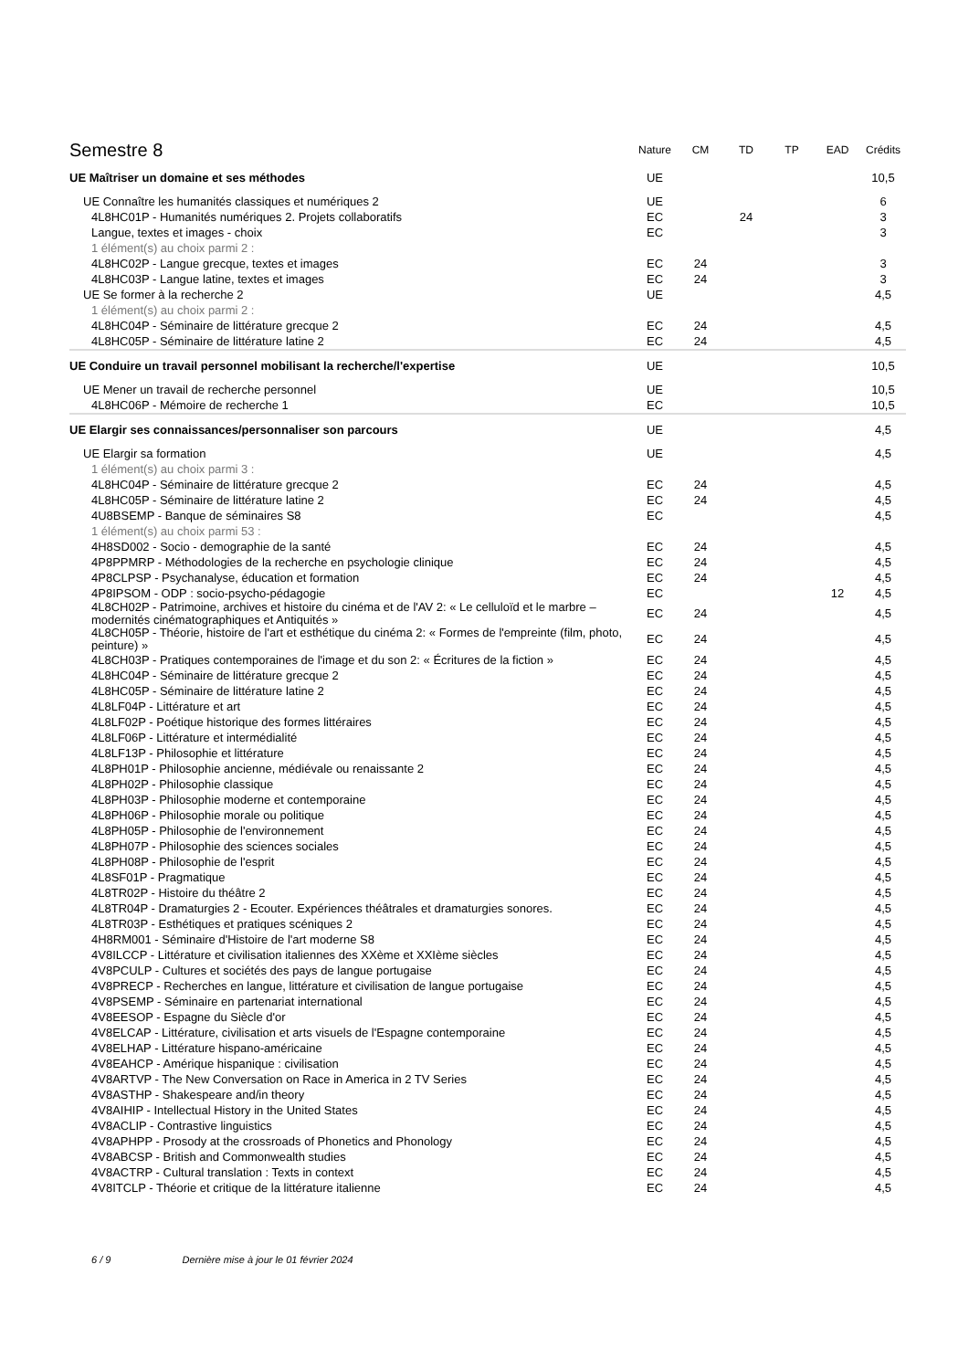| Semestre 8 | Nature | CM | TD | TP | EAD | Crédits |
| --- | --- | --- | --- | --- | --- | --- |
| UE Maîtriser un domaine et ses méthodes | UE | | | | | 10,5 |
| UE Connaître les humanités classiques et numériques 2 | UE | | | | | 6 |
| 4L8HC01P - Humanités numériques 2. Projets collaboratifs | EC | | 24 | | | 3 |
| Langue, textes et images - choix | EC | | | | | 3 |
| 1 élément(s) au choix parmi 2 : | | | | | | |
| 4L8HC02P - Langue grecque, textes et images | EC | 24 | | | | 3 |
| 4L8HC03P - Langue latine, textes et images | EC | 24 | | | | 3 |
| UE Se former à la recherche 2 | UE | | | | | 4,5 |
| 1 élément(s) au choix parmi 2 : | | | | | | |
| 4L8HC04P - Séminaire de littérature grecque 2 | EC | 24 | | | | 4,5 |
| 4L8HC05P - Séminaire de littérature latine 2 | EC | 24 | | | | 4,5 |
| UE Conduire un travail personnel mobilisant la recherche/l'expertise | UE | | | | | 10,5 |
| UE Mener un travail de recherche personnel | UE | | | | | 10,5 |
| 4L8HC06P - Mémoire de recherche 1 | EC | | | | | 10,5 |
| UE Elargir ses connaissances/personnaliser son parcours | UE | | | | | 4,5 |
| UE Elargir sa formation | UE | | | | | 4,5 |
| 1 élément(s) au choix parmi 3 : | | | | | | |
| 4L8HC04P - Séminaire de littérature grecque 2 | EC | 24 | | | | 4,5 |
| 4L8HC05P - Séminaire de littérature latine 2 | EC | 24 | | | | 4,5 |
| 4U8BSEMP - Banque de séminaires S8 | EC | | | | | 4,5 |
| 1 élément(s) au choix parmi 53 : | | | | | | |
| 4H8SD002 - Socio - demographie de la santé | EC | 24 | | | | 4,5 |
| 4P8PPMRP - Méthodologies de la recherche en psychologie clinique | EC | 24 | | | | 4,5 |
| 4P8CLPSP - Psychanalyse, éducation et formation | EC | 24 | | | | 4,5 |
| 4P8IPSOM - ODP : socio-psycho-pédagogie | EC | | | | 12 | 4,5 |
| 4L8CH02P - Patrimoine, archives et histoire du cinéma et de l'AV 2: « Le celluloïd et le marbre – modernités cinématographiques et Antiquités » | EC | 24 | | | | 4,5 |
| 4L8CH05P - Théorie, histoire de l'art et esthétique du cinéma 2: « Formes de l'empreinte (film, photo, peinture) » | EC | 24 | | | | 4,5 |
| 4L8CH03P - Pratiques contemporaines de l'image et du son 2: « Écritures de la fiction » | EC | 24 | | | | 4,5 |
| 4L8HC04P - Séminaire de littérature grecque 2 | EC | 24 | | | | 4,5 |
| 4L8HC05P - Séminaire de littérature latine 2 | EC | 24 | | | | 4,5 |
| 4L8LF04P - Littérature et art | EC | 24 | | | | 4,5 |
| 4L8LF02P - Poétique historique des formes littéraires | EC | 24 | | | | 4,5 |
| 4L8LF06P - Littérature et intermédialité | EC | 24 | | | | 4,5 |
| 4L8LF13P - Philosophie et littérature | EC | 24 | | | | 4,5 |
| 4L8PH01P - Philosophie ancienne, médiévale ou renaissante 2 | EC | 24 | | | | 4,5 |
| 4L8PH02P - Philosophie classique | EC | 24 | | | | 4,5 |
| 4L8PH03P - Philosophie moderne et contemporaine | EC | 24 | | | | 4,5 |
| 4L8PH06P - Philosophie morale ou politique | EC | 24 | | | | 4,5 |
| 4L8PH05P - Philosophie de l'environnement | EC | 24 | | | | 4,5 |
| 4L8PH07P - Philosophie des sciences sociales | EC | 24 | | | | 4,5 |
| 4L8PH08P - Philosophie de l'esprit | EC | 24 | | | | 4,5 |
| 4L8SF01P - Pragmatique | EC | 24 | | | | 4,5 |
| 4L8TR02P - Histoire du théâtre 2 | EC | 24 | | | | 4,5 |
| 4L8TR04P - Dramaturgies 2 - Ecouter. Expériences théâtrales et dramaturgies sonores. | EC | 24 | | | | 4,5 |
| 4L8TR03P - Esthétiques et pratiques scéniques 2 | EC | 24 | | | | 4,5 |
| 4H8RM001 - Séminaire d'Histoire de l'art moderne S8 | EC | 24 | | | | 4,5 |
| 4V8ILCCP - Littérature et civilisation italiennes des XXème et XXIème siècles | EC | 24 | | | | 4,5 |
| 4V8PCULP - Cultures et sociétés des pays de langue portugaise | EC | 24 | | | | 4,5 |
| 4V8PRECP - Recherches en langue, littérature et civilisation de langue portugaise | EC | 24 | | | | 4,5 |
| 4V8PSEMP - Séminaire en partenariat international | EC | 24 | | | | 4,5 |
| 4V8EESOP - Espagne du Siècle d'or | EC | 24 | | | | 4,5 |
| 4V8ELCAP - Littérature, civilisation et arts visuels de l'Espagne contemporaine | EC | 24 | | | | 4,5 |
| 4V8ELHAP - Littérature hispano-américaine | EC | 24 | | | | 4,5 |
| 4V8EAHCP - Amérique hispanique : civilisation | EC | 24 | | | | 4,5 |
| 4V8ARTVP - The New Conversation on Race in America in 2 TV Series | EC | 24 | | | | 4,5 |
| 4V8ASTHP - Shakespeare and/in theory | EC | 24 | | | | 4,5 |
| 4V8AIHIP - Intellectual History in the United States | EC | 24 | | | | 4,5 |
| 4V8ACLIP - Contrastive linguistics | EC | 24 | | | | 4,5 |
| 4V8APHPP - Prosody at the crossroads of Phonetics and Phonology | EC | 24 | | | | 4,5 |
| 4V8ABCSP - British and Commonwealth studies | EC | 24 | | | | 4,5 |
| 4V8ACTRP - Cultural translation : Texts in context | EC | 24 | | | | 4,5 |
| 4V8ITCLP - Théorie et critique de la littérature italienne | EC | 24 | | | | 4,5 |
6 / 9 Dernière mise à jour le 01 février 2024